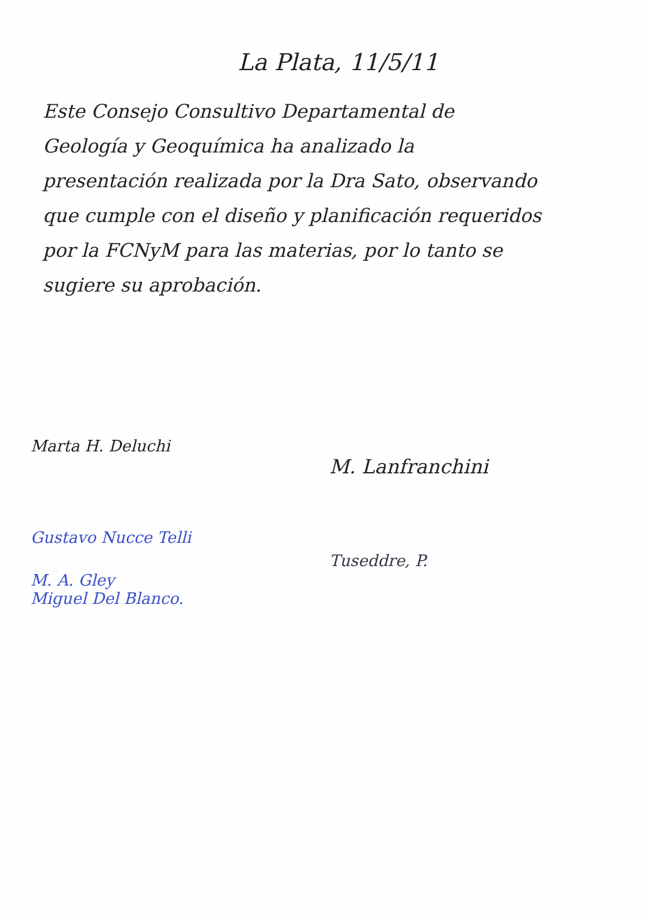La Plata, 11/5/11
Este Consejo Consultivo Departamental de Geología y Geoquímica ha analizado la presentación realizada por la Dra Sato, observando que cumple con el diseño y planificación requeridos por la FCNyM para las materias, por lo tanto se sugiere su aprobación.
Marta H. Deluchi
Gustavo Nucce Telli
M. A. Gley
Miguel Del Blanco.
M. Lanfranchini
Tuseddre, P.